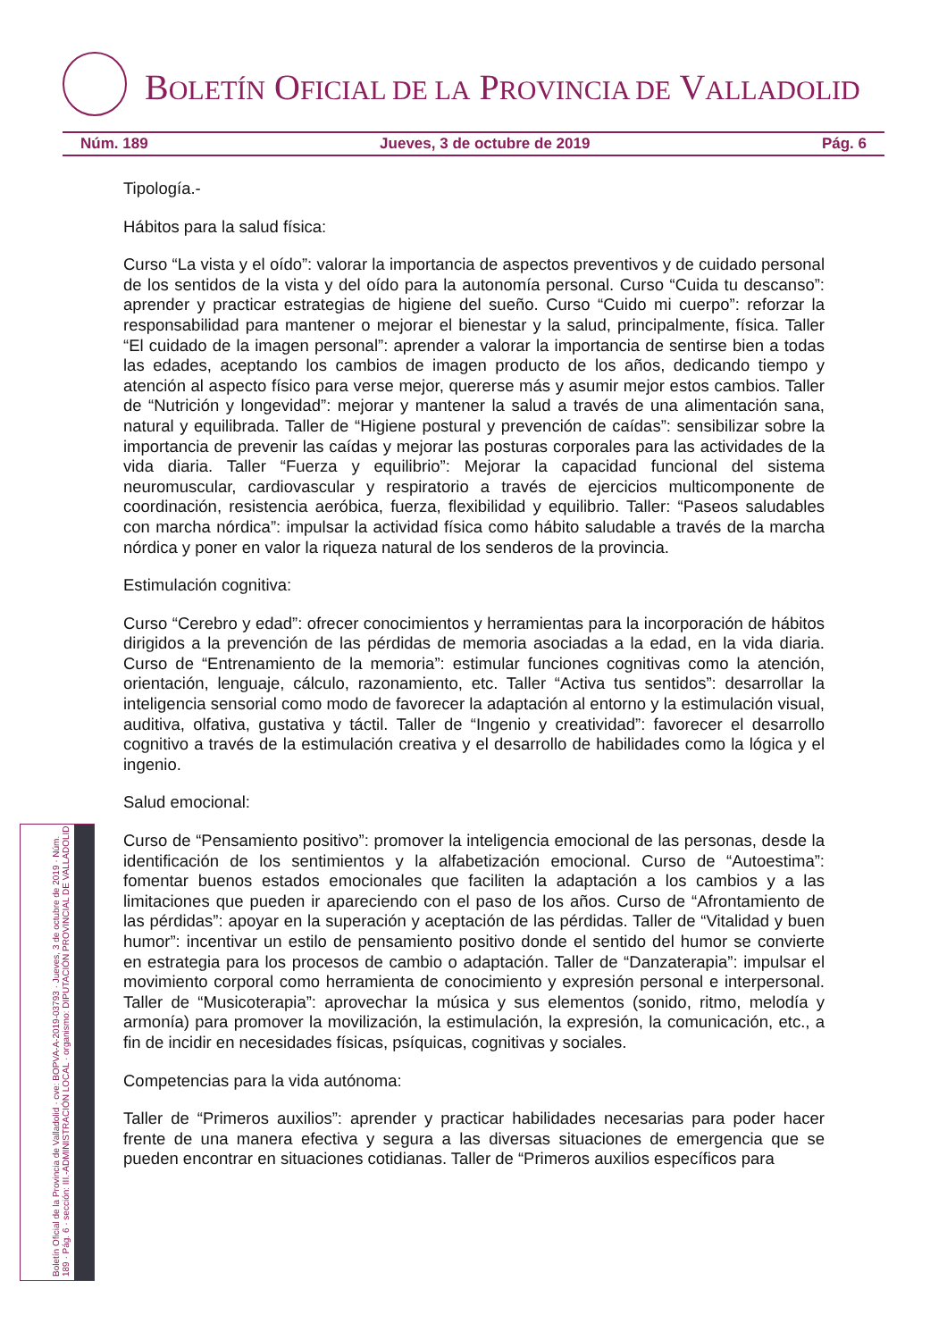BOLETÍN OFICIAL DE LA PROVINCIA DE VALLADOLID
Núm. 189 Jueves, 3 de octubre de 2019 Pág. 6
Boletín Oficial de la Provincia de Valladolid · cve: BOPVA-A-2019-03793 · Jueves, 3 de octubre de 2019 · Núm. 189 · Pág. 6 · sección: III.-ADMINISTRACIÓN LOCAL · organismo: DIPUTACIÓN PROVINCIAL DE VALLADOLID
Tipología.-
Hábitos para la salud física:
Curso “La vista y el oído”: valorar la importancia de aspectos preventivos y de cuidado personal de los sentidos de la vista y del oído para la autonomía personal. Curso “Cuida tu descanso”: aprender y practicar estrategias de higiene del sueño. Curso “Cuido mi cuerpo”: reforzar la responsabilidad para mantener o mejorar el bienestar y la salud, principalmente, física. Taller “El cuidado de la imagen personal”: aprender a valorar la importancia de sentirse bien a todas las edades, aceptando los cambios de imagen producto de los años, dedicando tiempo y atención al aspecto físico para verse mejor, quererse más y asumir mejor estos cambios. Taller de “Nutrición y longevidad”: mejorar y mantener la salud a través de una alimentación sana, natural y equilibrada. Taller de “Higiene postural y prevención de caídas”: sensibilizar sobre la importancia de prevenir las caídas y mejorar las posturas corporales para las actividades de la vida diaria. Taller “Fuerza y equilibrio”: Mejorar la capacidad funcional del sistema neuromuscular, cardiovascular y respiratorio a través de ejercicios multicomponente de coordinación, resistencia aeróbica, fuerza, flexibilidad y equilibrio. Taller: “Paseos saludables con marcha nórdica”: impulsar la actividad física como hábito saludable a través de la marcha nórdica y poner en valor la riqueza natural de los senderos de la provincia.
Estimulación cognitiva:
Curso “Cerebro y edad”: ofrecer conocimientos y herramientas para la incorporación de hábitos dirigidos a la prevención de las pérdidas de memoria asociadas a la edad, en la vida diaria. Curso de “Entrenamiento de la memoria”: estimular funciones cognitivas como la atención, orientación, lenguaje, cálculo, razonamiento, etc. Taller “Activa tus sentidos”: desarrollar la inteligencia sensorial como modo de favorecer la adaptación al entorno y la estimulación visual, auditiva, olfativa, gustativa y táctil. Taller de “Ingenio y creatividad”: favorecer el desarrollo cognitivo a través de la estimulación creativa y el desarrollo de habilidades como la lógica y el ingenio.
Salud emocional:
Curso de “Pensamiento positivo”: promover la inteligencia emocional de las personas, desde la identificación de los sentimientos y la alfabetización emocional. Curso de “Autoestima”: fomentar buenos estados emocionales que faciliten la adaptación a los cambios y a las limitaciones que pueden ir apareciendo con el paso de los años. Curso de “Afrontamiento de las pérdidas”: apoyar en la superación y aceptación de las pérdidas. Taller de “Vitalidad y buen humor”: incentivar un estilo de pensamiento positivo donde el sentido del humor se convierte en estrategia para los procesos de cambio o adaptación. Taller de “Danzaterapia”: impulsar el movimiento corporal como herramienta de conocimiento y expresión personal e interpersonal. Taller de “Musicoterapia”: aprovechar la música y sus elementos (sonido, ritmo, melodía y armonía) para promover la movilización, la estimulación, la expresión, la comunicación, etc., a fin de incidir en necesidades físicas, psíquicas, cognitivas y sociales.
Competencias para la vida autónoma:
Taller de “Primeros auxilios”: aprender y practicar habilidades necesarias para poder hacer frente de una manera efectiva y segura a las diversas situaciones de emergencia que se pueden encontrar en situaciones cotidianas. Taller de “Primeros auxilios específicos para